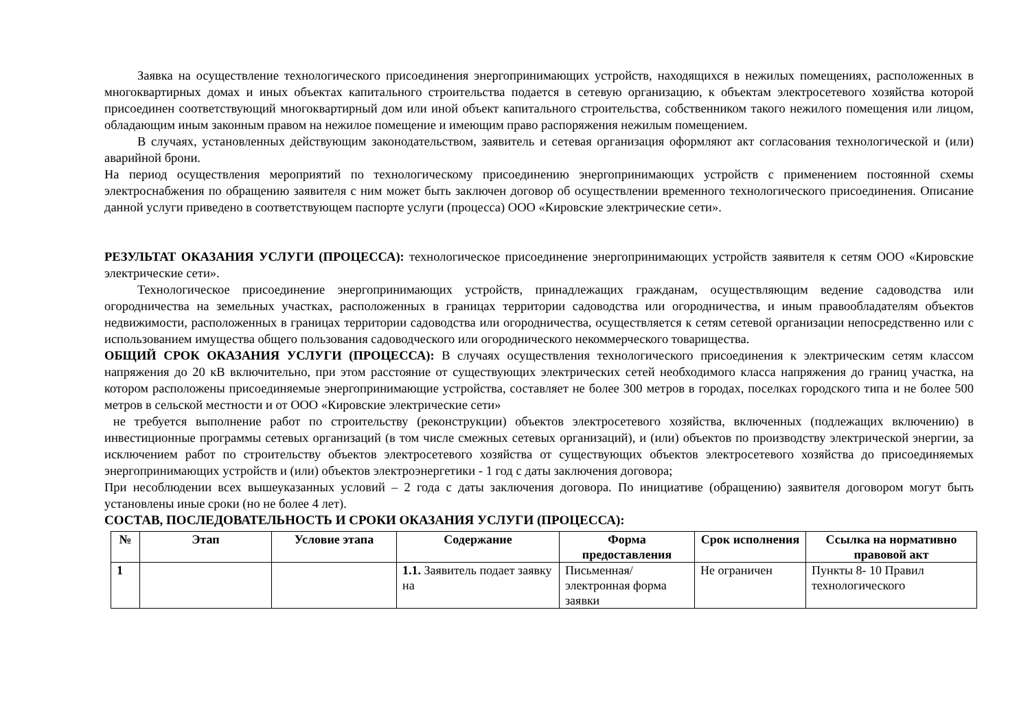Заявка на осуществление технологического присоединения энергопринимающих устройств, находящихся в нежилых помещениях, расположенных в многоквартирных домах и иных объектах капитального строительства подается в сетевую организацию, к объектам электросетевого хозяйства которой присоединен соответствующий многоквартирный дом или иной объект капитального строительства, собственником такого нежилого помещения или лицом, обладающим иным законным правом на нежилое помещение и имеющим право распоряжения нежилым помещением.
В случаях, установленных действующим законодательством, заявитель и сетевая организация оформляют акт согласования технологической и (или) аварийной брони.
На период осуществления мероприятий по технологическому присоединению энергопринимающих устройств с применением постоянной схемы электроснабжения по обращению заявителя с ним может быть заключен договор об осуществлении временного технологического присоединения. Описание данной услуги приведено в соответствующем паспорте услуги (процесса) ООО «Кировские электрические сети».
РЕЗУЛЬТАТ ОКАЗАНИЯ УСЛУГИ (ПРОЦЕССА): технологическое присоединение энергопринимающих устройств заявителя к сетям ООО «Кировские электрические сети».
Технологическое присоединение энергопринимающих устройств, принадлежащих гражданам, осуществляющим ведение садоводства или огородничества на земельных участках, расположенных в границах территории садоводства или огородничества, и иным правообладателям объектов недвижимости, расположенных в границах территории садоводства или огородничества, осуществляется к сетям сетевой организации непосредственно или с использованием имущества общего пользования садоводческого или огороднического некоммерческого товарищества.
ОБЩИЙ СРОК ОКАЗАНИЯ УСЛУГИ (ПРОЦЕССА): В случаях осуществления технологического присоединения к электрическим сетям классом напряжения до 20 кВ включительно, при этом расстояние от существующих электрических сетей необходимого класса напряжения до границ участка, на котором расположены присоединяемые энергопринимающие устройства, составляет не более 300 метров в городах, поселках городского типа и не более 500 метров в сельской местности и от ООО «Кировские электрические сети»
не требуется выполнение работ по строительству (реконструкции) объектов электросетевого хозяйства, включенных (подлежащих включению) в инвестиционные программы сетевых организаций (в том числе смежных сетевых организаций), и (или) объектов по производству электрической энергии, за исключением работ по строительству объектов электросетевого хозяйства от существующих объектов электросетевого хозяйства до присоединяемых энергопринимающих устройств и (или) объектов электроэнергетики - 1 год с даты заключения договора;
При несоблюдении всех вышеуказанных условий – 2 года с даты заключения договора. По инициативе (обращению) заявителя договором могут быть установлены иные сроки (но не более 4 лет).
СОСТАВ, ПОСЛЕДОВАТЕЛЬНОСТЬ И СРОКИ ОКАЗАНИЯ УСЛУГИ (ПРОЦЕССА):
| № | Этап | Условие этапа | Содержание | Форма предоставления | Срок исполнения | Ссылка на нормативно правовой акт |
| --- | --- | --- | --- | --- | --- | --- |
| 1 | | | 1.1. Заявитель подает заявку на | Письменная/электронная форма заявки | Не ограничен | Пункты 8- 10 Правил технологического |